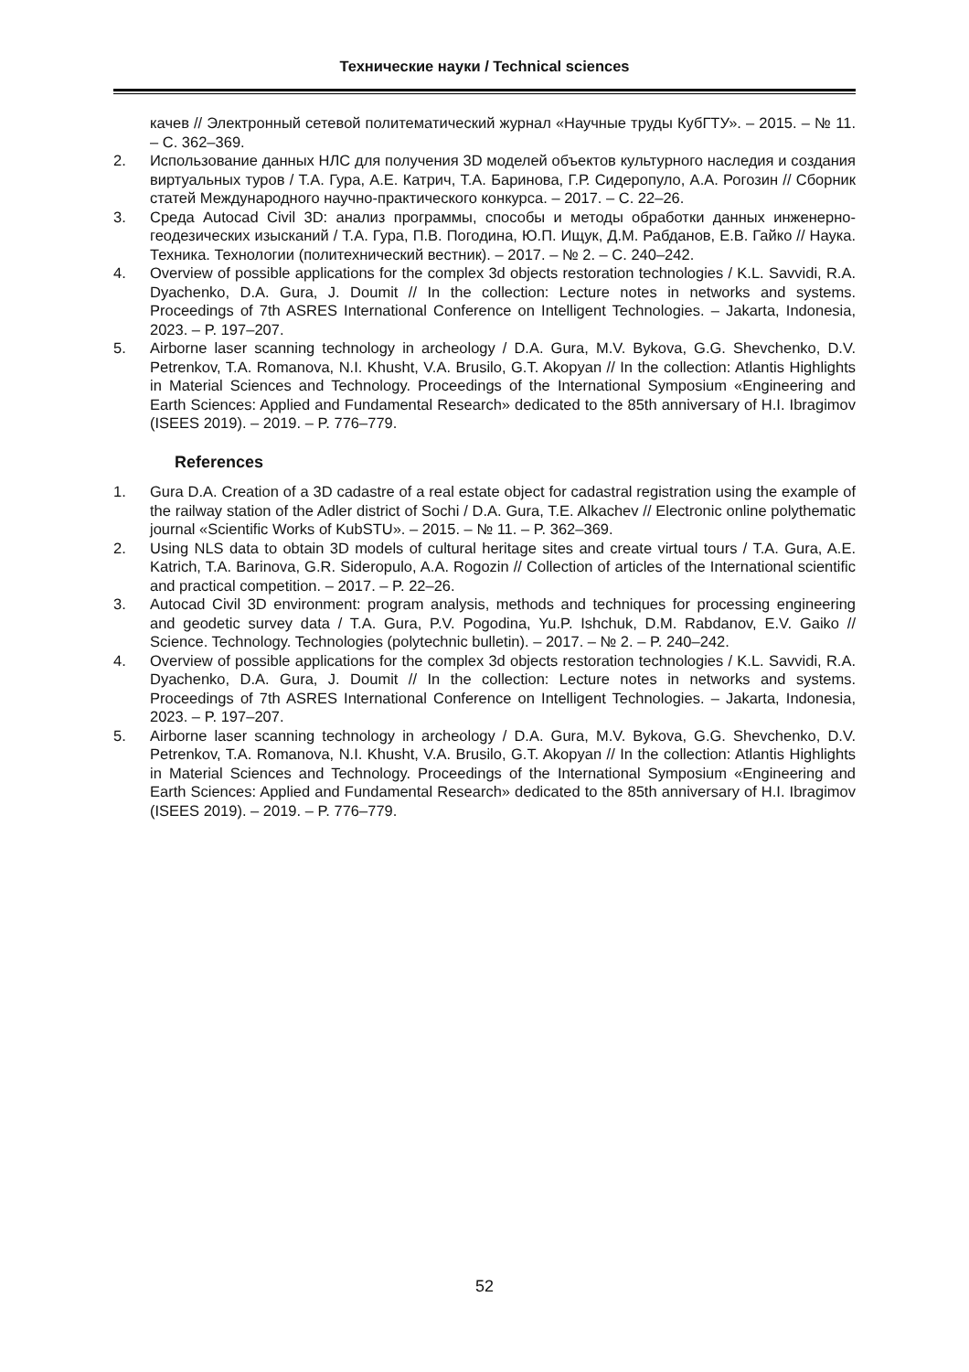Технические науки / Technical sciences
качев // Электронный сетевой политематический журнал «Научные труды КубГТУ». – 2015. – № 11. – С. 362–369.
2. Использование данных НЛС для получения 3D моделей объектов культурного наследия и создания виртуальных туров / Т.А. Гура, А.Е. Катрич, Т.А. Баринова, Г.Р. Сидеропуло, А.А. Рогозин // Сборник статей Международного научно-практического конкурса. – 2017. – С. 22–26.
3. Среда Autocad Civil 3D: анализ программы, способы и методы обработки данных инженерно-геодезических изысканий / Т.А. Гура, П.В. Погодина, Ю.П. Ищук, Д.М. Рабданов, Е.В. Гайко // Наука. Техника. Технологии (политехнический вестник). – 2017. – № 2. – С. 240–242.
4. Overview of possible applications for the complex 3d objects restoration technologies / K.L. Savvidi, R.A. Dyachenko, D.A. Gura, J. Doumit // In the collection: Lecture notes in networks and systems. Proceedings of 7th ASRES International Conference on Intelligent Technologies. – Jakarta, Indonesia, 2023. – P. 197–207.
5. Airborne laser scanning technology in archeology / D.A. Gura, M.V. Bykova, G.G. Shevchenko, D.V. Petrenkov, T.A. Romanova, N.I. Khusht, V.A. Brusilo, G.T. Akopyan // In the collection: Atlantis Highlights in Material Sciences and Technology. Proceedings of the International Symposium «Engineering and Earth Sciences: Applied and Fundamental Research» dedicated to the 85th anniversary of H.I. Ibragimov (ISEES 2019). – 2019. – P. 776–779.
References
1. Gura D.A. Creation of a 3D cadastre of a real estate object for cadastral registration using the example of the railway station of the Adler district of Sochi / D.A. Gura, T.E. Alkachev // Electronic online polythematic journal «Scientific Works of KubSTU». – 2015. – № 11. – P. 362–369.
2. Using NLS data to obtain 3D models of cultural heritage sites and create virtual tours / T.A. Gura, A.E. Katrich, T.A. Barinova, G.R. Sideropulo, A.A. Rogozin // Collection of articles of the International scientific and practical competition. – 2017. – P. 22–26.
3. Autocad Civil 3D environment: program analysis, methods and techniques for processing engineering and geodetic survey data / T.A. Gura, P.V. Pogodina, Yu.P. Ishchuk, D.M. Rabdanov, E.V. Gaiko // Science. Technology. Technologies (polytechnic bulletin). – 2017. – № 2. – P. 240–242.
4. Overview of possible applications for the complex 3d objects restoration technologies / K.L. Savvidi, R.A. Dyachenko, D.A. Gura, J. Doumit // In the collection: Lecture notes in networks and systems. Proceedings of 7th ASRES International Conference on Intelligent Technologies. – Jakarta, Indonesia, 2023. – P. 197–207.
5. Airborne laser scanning technology in archeology / D.A. Gura, M.V. Bykova, G.G. Shevchenko, D.V. Petrenkov, T.A. Romanova, N.I. Khusht, V.A. Brusilo, G.T. Akopyan // In the collection: Atlantis Highlights in Material Sciences and Technology. Proceedings of the International Symposium «Engineering and Earth Sciences: Applied and Fundamental Research» dedicated to the 85th anniversary of H.I. Ibragimov (ISEES 2019). – 2019. – P. 776–779.
52